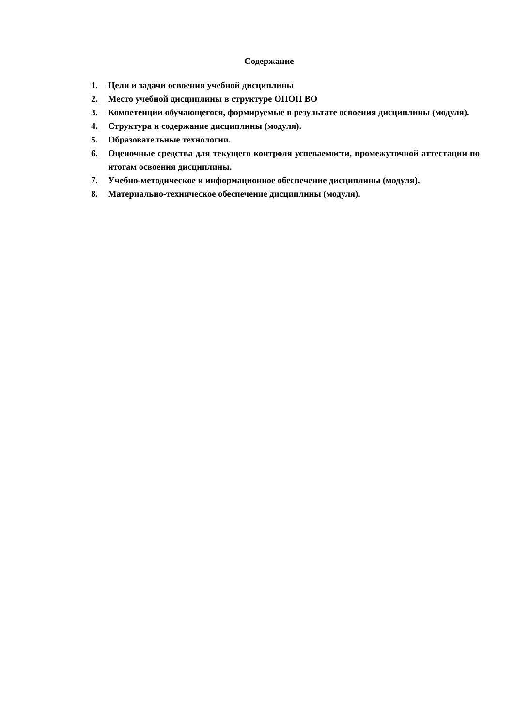Содержание
1. Цели и задачи освоения учебной дисциплины
2. Место учебной дисциплины в структуре ОПОП ВО
3. Компетенции обучающегося, формируемые в результате освоения дисциплины (модуля).
4. Структура и содержание дисциплины (модуля).
5. Образовательные технологии.
6. Оценочные средства для текущего контроля успеваемости, промежуточной аттестации по итогам освоения дисциплины.
7. Учебно-методическое и информационное обеспечение дисциплины (модуля).
8. Материально-техническое обеспечение дисциплины (модуля).